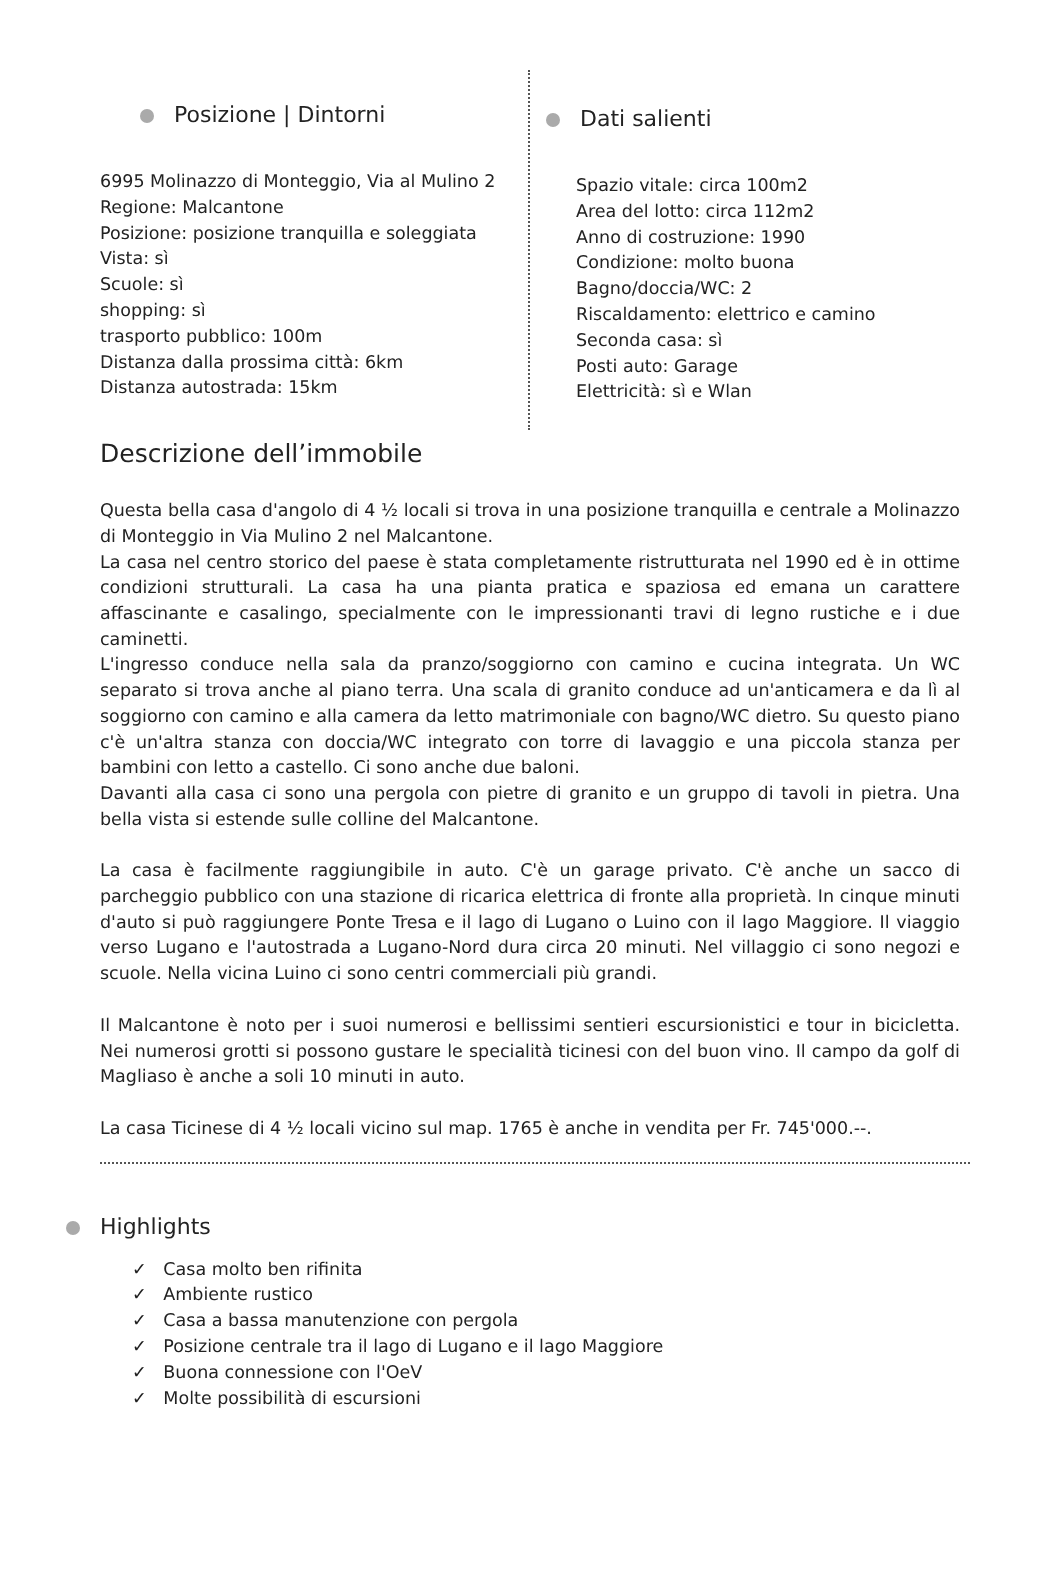Posizione | Dintorni
6995 Molinazzo di Monteggio, Via al Mulino 2
Regione: Malcantone
Posizione: posizione tranquilla e soleggiata
Vista: sì
Scuole: sì
shopping: sì
trasporto pubblico: 100m
Distanza dalla prossima città: 6km
Distanza autostrada: 15km
Descrizione dell’immobile
Dati salienti
Spazio vitale: circa 100m2
Area del lotto: circa 112m2
Anno di costruzione: 1990
Condizione: molto buona
Bagno/doccia/WC: 2
Riscaldamento: elettrico e camino
Seconda casa: sì
Posti auto: Garage
Elettricità: sì e Wlan
Questa bella casa d'angolo di 4 ½ locali si trova in una posizione tranquilla e centrale a Molinazzo di Monteggio in Via Mulino 2 nel Malcantone.
La casa nel centro storico del paese è stata completamente ristrutturata nel 1990 ed è in ottime condizioni strutturali. La casa ha una pianta pratica e spaziosa ed emana un carattere affascinante e casalingo, specialmente con le impressionanti travi di legno rustiche e i due caminetti.
L'ingresso conduce nella sala da pranzo/soggiorno con camino e cucina integrata. Un WC separato si trova anche al piano terra. Una scala di granito conduce ad un'anticamera e da lì al soggiorno con camino e alla camera da letto matrimoniale con bagno/WC dietro. Su questo piano c'è un'altra stanza con doccia/WC integrato con torre di lavaggio e una piccola stanza per bambini con letto a castello. Ci sono anche due baloni.
Davanti alla casa ci sono una pergola con pietre di granito e un gruppo di tavoli in pietra. Una bella vista si estende sulle colline del Malcantone.
La casa è facilmente raggiungibile in auto. C'è un garage privato. C'è anche un sacco di parcheggio pubblico con una stazione di ricarica elettrica di fronte alla proprietà. In cinque minuti d'auto si può raggiungere Ponte Tresa e il lago di Lugano o Luino con il lago Maggiore. Il viaggio verso Lugano e l'autostrada a Lugano-Nord dura circa 20 minuti. Nel villaggio ci sono negozi e scuole. Nella vicina Luino ci sono centri commerciali più grandi.
Il Malcantone è noto per i suoi numerosi e bellissimi sentieri escursionistici e tour in bicicletta. Nei numerosi grotti si possono gustare le specialità ticinesi con del buon vino. Il campo da golf di Magliaso è anche a soli 10 minuti in auto.
La casa Ticinese di 4 ½ locali vicino sul map. 1765 è anche in vendita per Fr. 745'000.--.
Highlights
✓ Casa molto ben rifinita
✓ Ambiente rustico
✓ Casa a bassa manutenzione con pergola
✓ Posizione centrale tra il lago di Lugano e il lago Maggiore
✓ Buona connessione con l'OeV
✓ Molte possibilità di escursioni